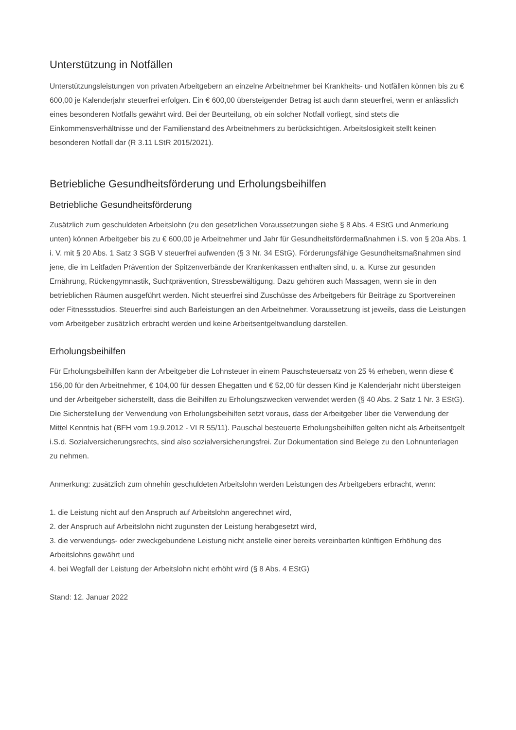Unterstützung in Notfällen
Unterstützungsleistungen von privaten Arbeitgebern an einzelne Arbeitnehmer bei Krankheits- und Notfällen können bis zu € 600,00 je Kalenderjahr steuerfrei erfolgen. Ein € 600,00 übersteigender Betrag ist auch dann steuerfrei, wenn er anlässlich eines besonderen Notfalls gewährt wird. Bei der Beurteilung, ob ein solcher Notfall vorliegt, sind stets die Einkommensverhältnisse und der Familienstand des Arbeitnehmers zu berücksichtigen. Arbeitslosigkeit stellt keinen besonderen Notfall dar (R 3.11 LStR 2015/2021).
Betriebliche Gesundheitsförderung und Erholungsbeihilfen
Betriebliche Gesundheitsförderung
Zusätzlich zum geschuldeten Arbeitslohn (zu den gesetzlichen Voraussetzungen siehe § 8 Abs. 4 EStG und Anmerkung unten) können Arbeitgeber bis zu € 600,00 je Arbeitnehmer und Jahr für Gesundheitsfördermaßnahmen i.S. von § 20a Abs. 1 i. V. mit § 20 Abs. 1 Satz 3 SGB V steuerfrei aufwenden (§ 3 Nr. 34 EStG). Förderungsfähige Gesundheitsmaßnahmen sind jene, die im Leitfaden Prävention der Spitzenverbände der Krankenkassen enthalten sind, u. a. Kurse zur gesunden Ernährung, Rückengymnastik, Suchtprävention, Stressbewältigung. Dazu gehören auch Massagen, wenn sie in den betrieblichen Räumen ausgeführt werden. Nicht steuerfrei sind Zuschüsse des Arbeitgebers für Beiträge zu Sportvereinen oder Fitnessstudios. Steuerfrei sind auch Barleistungen an den Arbeitnehmer. Voraussetzung ist jeweils, dass die Leistungen vom Arbeitgeber zusätzlich erbracht werden und keine Arbeitsentgeltwandlung darstellen.
Erholungsbeihilfen
Für Erholungsbeihilfen kann der Arbeitgeber die Lohnsteuer in einem Pauschsteuersatz von 25 % erheben, wenn diese € 156,00 für den Arbeitnehmer, € 104,00 für dessen Ehegatten und € 52,00 für dessen Kind je Kalenderjahr nicht übersteigen und der Arbeitgeber sicherstellt, dass die Beihilfen zu Erholungszwecken verwendet werden (§ 40 Abs. 2 Satz 1 Nr. 3 EStG). Die Sicherstellung der Verwendung von Erholungsbeihilfen setzt voraus, dass der Arbeitgeber über die Verwendung der Mittel Kenntnis hat (BFH vom 19.9.2012 - VI R 55/11). Pauschal besteuerte Erholungsbeihilfen gelten nicht als Arbeitsentgelt i.S.d. Sozialversicherungsrechts, sind also sozialversicherungsfrei. Zur Dokumentation sind Belege zu den Lohnunterlagen zu nehmen.
Anmerkung: zusätzlich zum ohnehin geschuldeten Arbeitslohn werden Leistungen des Arbeitgebers erbracht, wenn:
1. die Leistung nicht auf den Anspruch auf Arbeitslohn angerechnet wird,
2. der Anspruch auf Arbeitslohn nicht zugunsten der Leistung herabgesetzt wird,
3. die verwendungs- oder zweckgebundene Leistung nicht anstelle einer bereits vereinbarten künftigen Erhöhung des Arbeitslohns gewährt und
4. bei Wegfall der Leistung der Arbeitslohn nicht erhöht wird (§ 8 Abs. 4 EStG)
Stand: 12. Januar 2022